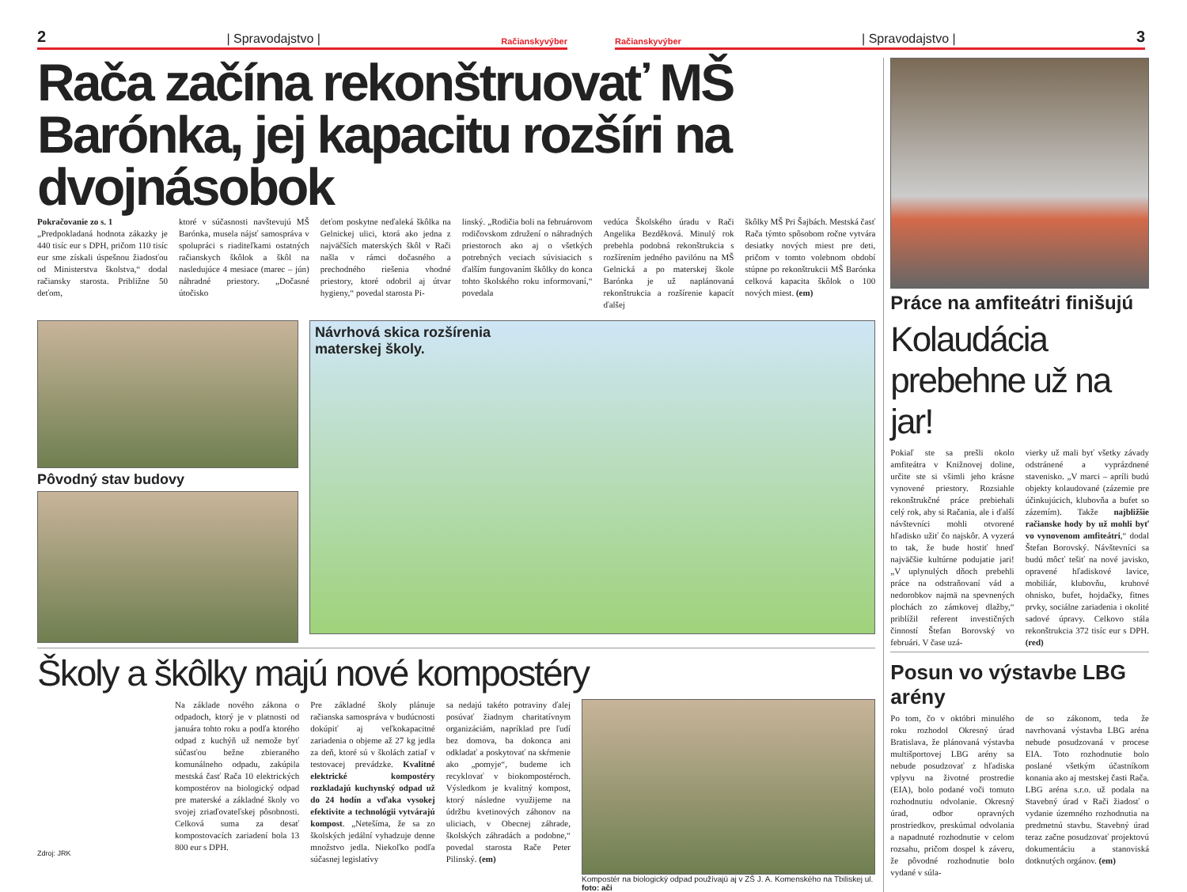2 | Spravodajstvo | Račianskyvýber Račianskyvýber | Spravodajstvo | 3
Rača začína rekonštruovať MŠ Barónka, jej kapacitu rozšíri na dvojnásobok
Pokračovanie zo s. 1
„Predpokladaná hodnota zákazky je 440 tisíc eur s DPH, pričom 110 tisíc eur sme získali úspešnou žiadosťou od Ministerstva školstva,“ dodal račiansky starosta. Približne 50 deťom,
ktoré v súčasnosti navštevujú MŠ Barónka, musela nájsť samospráva v spolupráci s riaditeľkami ostatných račianskych škôlok a škôl na nasledujúce 4 mesiace (marec – jún) náhradné priestory. „Dočasné útočisko
deťom poskytne neďaleká škôlka na Gelnickej ulici, ktorá ako jedna z najväčších materských škôl v Rači našla v rámci dočasného a prechodného riešenia vhodné priestory, ktoré odobril aj útvar hygieny,“ povedal starosta Pi-
linský. „Rodičia boli na februárovom rodičovskom združení o náhradných priestoroch ako aj o všetkých potrebných veciach súvisiacich s ďalším fungovaním škôlky do konca tohto školského roku informovaní,“ povedala
vedúca Školského úradu v Rači Angelika Bezděková. Minulý rok prebehla podobná rekonštrukcia s rozšírením jedného pavilónu na MŠ Gelnická a po materskej škole Barónka je už naplánovaná rekonštrukcia a rozšírenie kapacít ďalšej
škôlky MŠ Pri Šajbách. Mestská časť Rača týmto spôsobom ročne vytvára desiatky nových miest pre deti, pričom v tomto volebnom období stúpne po rekonštrukcii MŠ Barónka celková kapacita škôlok o 100 nových miest. (em)
Pôvodný stav budovy
Návrhová skica rozšírenia
materskej školy.
Školy a škôlky majú nové kompostéry
Zdroj: JRK
Na základe nového zákona o odpadoch, ktorý je v platnosti od januára tohto roku a podľa ktorého odpad z kuchýň už nemože byť súčasťou bežne zbieraného komunálneho odpadu, zakúpila mestská časť Rača 10 elektrických kompostérov na biologický odpad pre materské a základné školy vo svojej zriaďovateľskej pôsobnosti. Celková suma za desať kompostovacích zariadení bola 13 800 eur s DPH.
Pre základné školy plánuje račianska samospráva v budúcnosti dokúpiť aj veľkokapacitné zariadenia o objeme až 27 kg jedla za deň, ktoré sú v školách zatiaľ v testovacej prevádzke. Kvalitné elektrické kompostéry rozkladajú kuchynský odpad už do 24 hodín a vďaka vysokej efektivite a technológii vytvárajú kompost. „Netešíma, že sa zo školských jedální vyhadzuje denne množstvo jedla. Niekoľko podľa súčasnej legislatívy
sa nedajú takéto potraviny ďalej posúvať žiadnym charitatívnym organizáciám, napríklad pre ľudí bez domova, ba dokonca ani odkladať a poskytovať na skŕmenie ako „pomyje“, budeme ich recyklovať v biokompostéroch. Výsledkom je kvalitný kompost, ktorý následne využijeme na údržbu kvetinových záhonov na uliciach, v Obecnej záhrade, školských záhradách a podobne,“ povedal starosta Rače Peter Pilinský. (em)
Kompostér na biologický odpad používajú aj v ZŠ J. A. Komenského na Tbiliskej ul. foto: ači
Práce na amfiteátri finišujú
Kolaudácia prebehne už na jar!
Pokiaľ ste sa prešli okolo amfiteátra v Knižnovej doline, určite ste si všimli jeho krásne vynovené priestory. Rozsiahle rekonštrukčné práce prebiehali celý rok, aby si Račania, ale i ďalší návštevníci mohli otvorené hľadisko užiť čo najskôr. A vyzerá to tak, že bude hostiť hneď najväčšie kultúrne podujatie jari! „V uplynulých dňoch prebehli práce na odstraňovaní vád a nedorobkov najmä na spevnených plochách zo zámkovej dlažby,“ priblížil referent investičných činností Štefan Borovský vo februári. V čase uzá-
vierky už mali byť všetky závady odstránené a vyprázdnené stavenisko. „V marci – apríli budú objekty kolaudované (zázemie pre účinkujúcich, klubovňa a bufet so zázemím). Takže najbližšie račianske hody by už mohli byť vo vynovenom amfiteátri,“ dodal Štefan Borovský. Návštevníci sa budú môcť tešiť na nové javisko, opravené hľadiskové lavice, mobiliár, klubovňu, kruhové ohnisko, bufet, hojdačky, fitnes prvky, sociálne zariadenia i okolité sadové úpravy. Celkovo stála rekonštrukcia 372 tisíc eur s DPH. (red)
Posun vo výstavbe LBG arény
Po tom, čo v októbri minulého roku rozhodol Okresný úrad Bratislava, že plánovaná výstavba multišportovej LBG arény sa nebude posudzovať z hľadiska vplyvu na životné prostredie (EIA), bolo podané voči tomuto rozhodnutiu odvolanie. Okresný úrad, odbor opravných prostriedkov, preskúmal odvolania a napadnuté rozhodnutie v celom rozsahu, pričom dospel k záveru, že pôvodné rozhodnutie bolo vydané v súla-
de so zákonom, teda že navrhovaná výstavba LBG aréna nebude posudzovaná v procese EIA. Toto rozhodnutie bolo poslané všetkým účastníkom konania ako aj mestskej časti Rača. LBG aréna s.r.o. už podala na Stavebný úrad v Rači žiadosť o vydanie územného rozhodnutia na predmetnú stavbu. Stavebný úrad teraz začne posudzovať projektovú dokumentáciu a stanoviská dotknutých orgánov. (em)